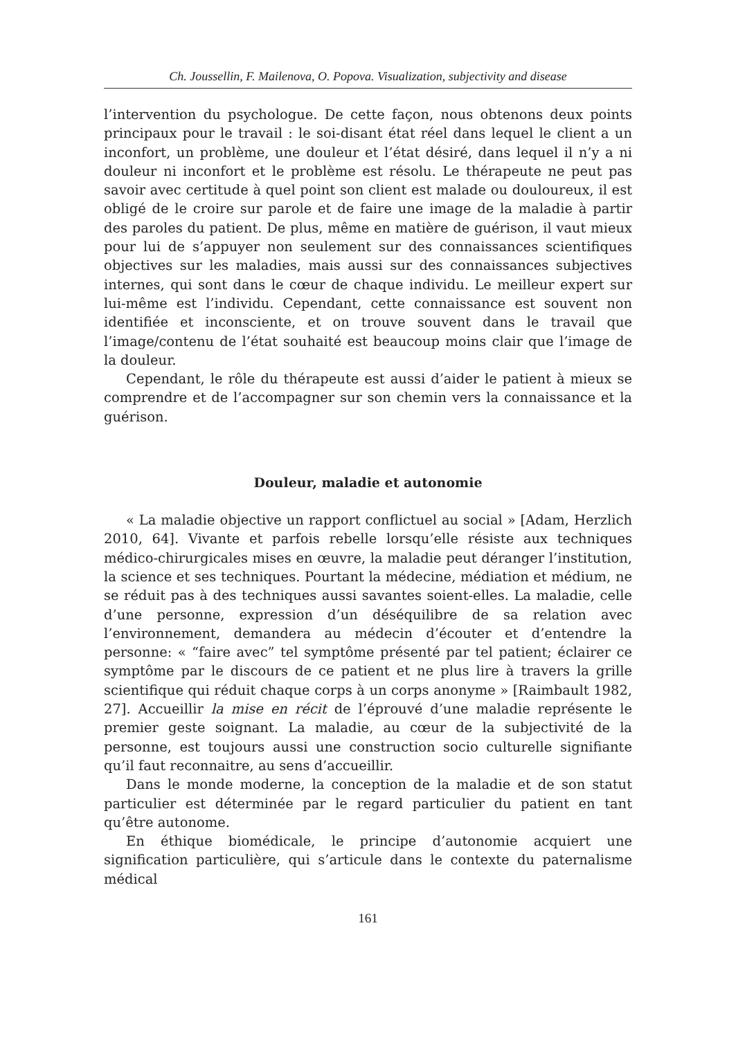Ch. Joussellin, F. Mailenova, O. Popova. Visualization, subjectivity and disease
l’intervention du psychologue. De cette façon, nous obtenons deux points principaux pour le travail : le soi-disant état réel dans lequel le client a un inconfort, un problème, une douleur et l’état désiré, dans lequel il n’y a ni douleur ni inconfort et le problème est résolu. Le thérapeute ne peut pas savoir avec certitude à quel point son client est malade ou douloureux, il est obligé de le croire sur parole et de faire une image de la maladie à partir des paroles du patient. De plus, même en matière de guérison, il vaut mieux pour lui de s’appuyer non seulement sur des connaissances scientifiques objectives sur les maladies, mais aussi sur des connaissances subjectives internes, qui sont dans le cœur de chaque individu. Le meilleur expert sur lui-même est l’individu. Cependant, cette connaissance est souvent non identifiée et inconsciente, et on trouve souvent dans le travail que l’image/contenu de l’état souhaité est beaucoup moins clair que l’image de la douleur.
Cependant, le rôle du thérapeute est aussi d’aider le patient à mieux se comprendre et de l’accompagner sur son chemin vers la connaissance et la guérison.
Douleur, maladie et autonomie
« La maladie objective un rapport conflictuel au social » [Adam, Herzlich 2010, 64]. Vivante et parfois rebelle lorsqu’elle résiste aux techniques médico-chirurgicales mises en œuvre, la maladie peut déranger l’institution, la science et ses techniques. Pourtant la médecine, médiation et médium, ne se réduit pas à des techniques aussi savantes soient-elles. La maladie, celle d’une personne, expression d’un déséquilibre de sa relation avec l’environnement, demandera au médecin d’écouter et d’entendre la personne: « “faire avec” tel symptôme présenté par tel patient; éclairer ce symptôme par le discours de ce patient et ne plus lire à travers la grille scientifique qui réduit chaque corps à un corps anonyme » [Raimbault 1982, 27]. Accueillir la mise en récit de l’éprouvé d’une maladie représente le premier geste soignant. La maladie, au cœur de la subjectivité de la personne, est toujours aussi une construction socio culturelle signifiante qu’il faut reconnaitre, au sens d’accueillir.
Dans le monde moderne, la conception de la maladie et de son statut particulier est déterminée par le regard particulier du patient en tant qu’être autonome.
En éthique biomédicale, le principe d’autonomie acquiert une signification particulière, qui s’articule dans le contexte du paternalisme médical
161